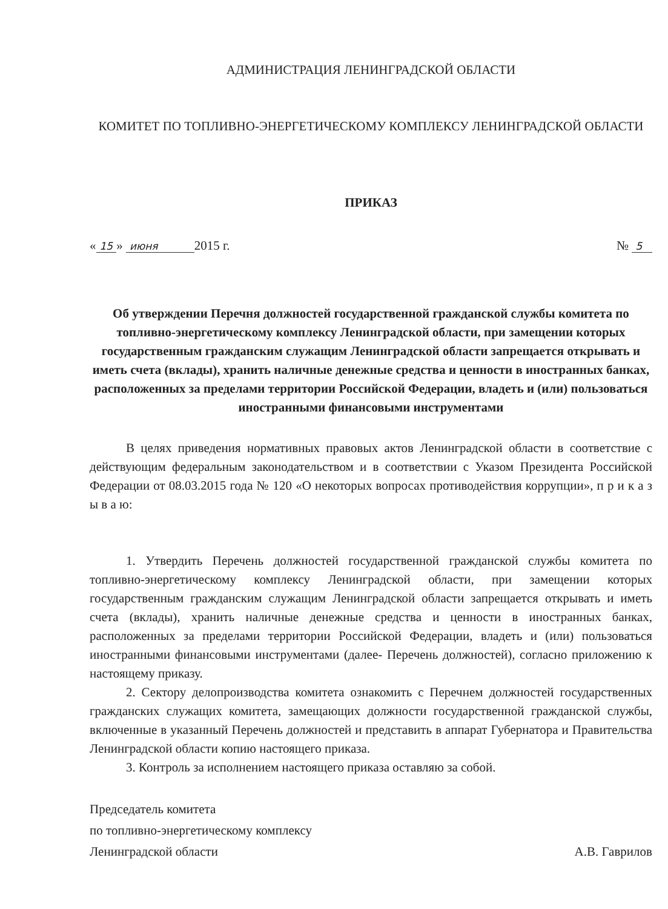АДМИНИСТРАЦИЯ ЛЕНИНГРАДСКОЙ ОБЛАСТИ
КОМИТЕТ ПО ТОПЛИВНО-ЭНЕРГЕТИЧЕСКОМУ КОМПЛЕКСУ ЛЕНИНГРАДСКОЙ ОБЛАСТИ
ПРИКАЗ
« 15 » июня 2015 г. № 5
Об утверждении Перечня должностей государственной гражданской службы комитета по топливно-энергетическому комплексу Ленинградской области, при замещении которых государственным гражданским служащим Ленинградской области запрещается открывать и иметь счета (вклады), хранить наличные денежные средства и ценности в иностранных банках, расположенных за пределами территории Российской Федерации, владеть и (или) пользоваться иностранными финансовыми инструментами
В целях приведения нормативных правовых актов Ленинградской области в соответствие с действующим федеральным законодательством и в соответствии с Указом Президента Российской Федерации от 08.03.2015 года № 120 «О некоторых вопросах противодействия коррупции», п р и к а з ы в а ю:
1. Утвердить Перечень должностей государственной гражданской службы комитета по топливно-энергетическому комплексу Ленинградской области, при замещении которых государственным гражданским служащим Ленинградской области запрещается открывать и иметь счета (вклады), хранить наличные денежные средства и ценности в иностранных банках, расположенных за пределами территории Российской Федерации, владеть и (или) пользоваться иностранными финансовыми инструментами (далее- Перечень должностей), согласно приложению к настоящему приказу.
2. Сектору делопроизводства комитета ознакомить с Перечнем должностей государственных гражданских служащих комитета, замещающих должности государственной гражданской службы, включенные в указанный Перечень должностей и представить в аппарат Губернатора и Правительства Ленинградской области копию настоящего приказа.
3. Контроль за исполнением настоящего приказа оставляю за собой.
Председатель комитета
по топливно-энергетическому комплексу
Ленинградской области
А.В. Гаврилов